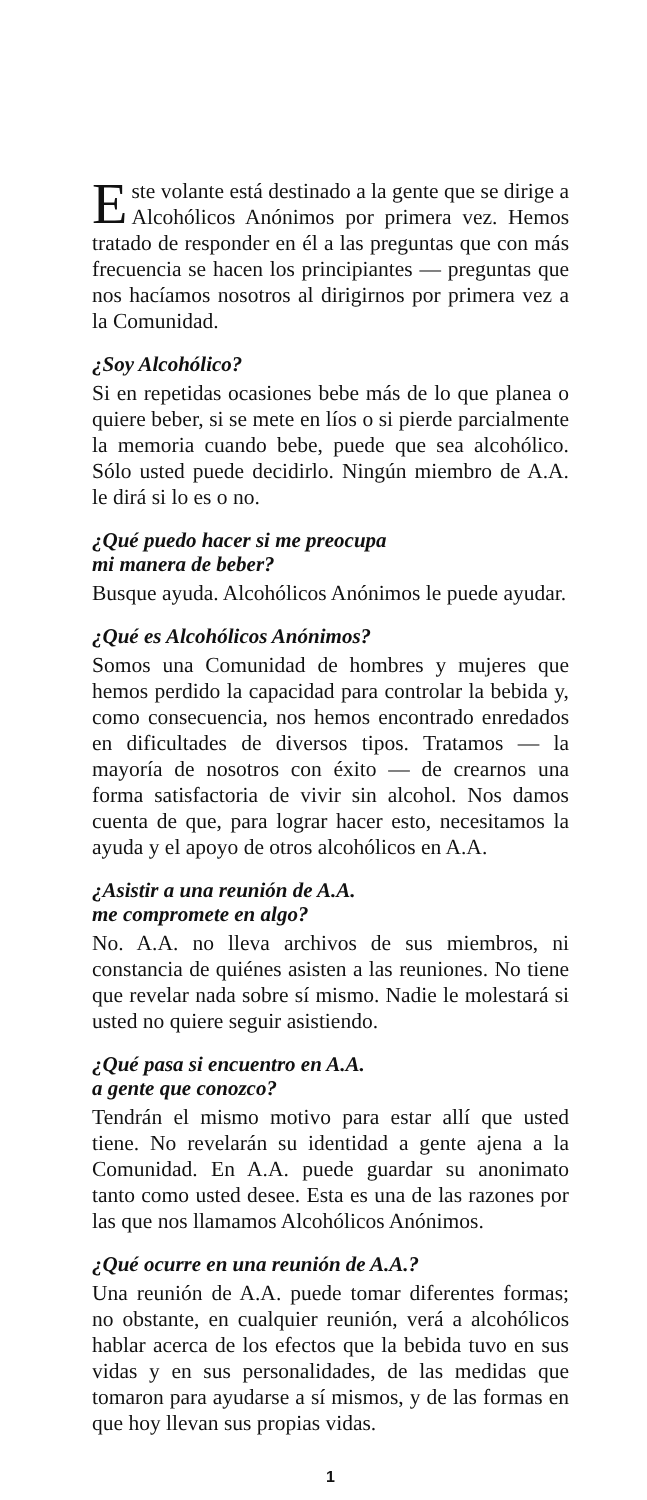Este volante está destinado a la gente que se dirige a Alcohólicos Anónimos por primera vez. Hemos tratado de responder en él a las preguntas que con más frecuencia se hacen los principiantes — preguntas que nos hacíamos nosotros al dirigirnos por primera vez a la Comunidad.
¿Soy Alcohólico?
Si en repetidas ocasiones bebe más de lo que planea o quiere beber, si se mete en líos o si pierde parcialmente la memoria cuando bebe, puede que sea alcohólico. Sólo usted puede decidirlo. Ningún miembro de A.A. le dirá si lo es o no.
¿Qué puedo hacer si me preocupa
mi manera de beber?
Busque ayuda. Alcohólicos Anónimos le puede ayudar.
¿Qué es Alcohólicos Anónimos?
Somos una Comunidad de hombres y mujeres que hemos perdido la capacidad para controlar la bebida y, como consecuencia, nos hemos encontrado enredados en dificultades de diversos tipos. Tratamos — la mayoría de nosotros con éxito — de crearnos una forma satisfactoria de vivir sin alcohol. Nos damos cuenta de que, para lograr hacer esto, necesitamos la ayuda y el apoyo de otros alcohólicos en A.A.
¿Asistir a una reunión de A.A.
me compromete en algo?
No. A.A. no lleva archivos de sus miembros, ni constancia de quiénes asisten a las reuniones. No tiene que revelar nada sobre sí mismo. Nadie le molestará si usted no quiere seguir asistiendo.
¿Qué pasa si encuentro en A.A.
a gente que conozco?
Tendrán el mismo motivo para estar allí que usted tiene. No revelarán su identidad a gente ajena a la Comunidad. En A.A. puede guardar su anonimato tanto como usted desee. Esta es una de las razones por las que nos llamamos Alcohólicos Anónimos.
¿Qué ocurre en una reunión de A.A.?
Una reunión de A.A. puede tomar diferentes formas; no obstante, en cualquier reunión, verá a alcohólicos hablar acerca de los efectos que la bebida tuvo en sus vidas y en sus personalidades, de las medidas que tomaron para ayudarse a sí mismos, y de las formas en que hoy llevan sus propias vidas.
1